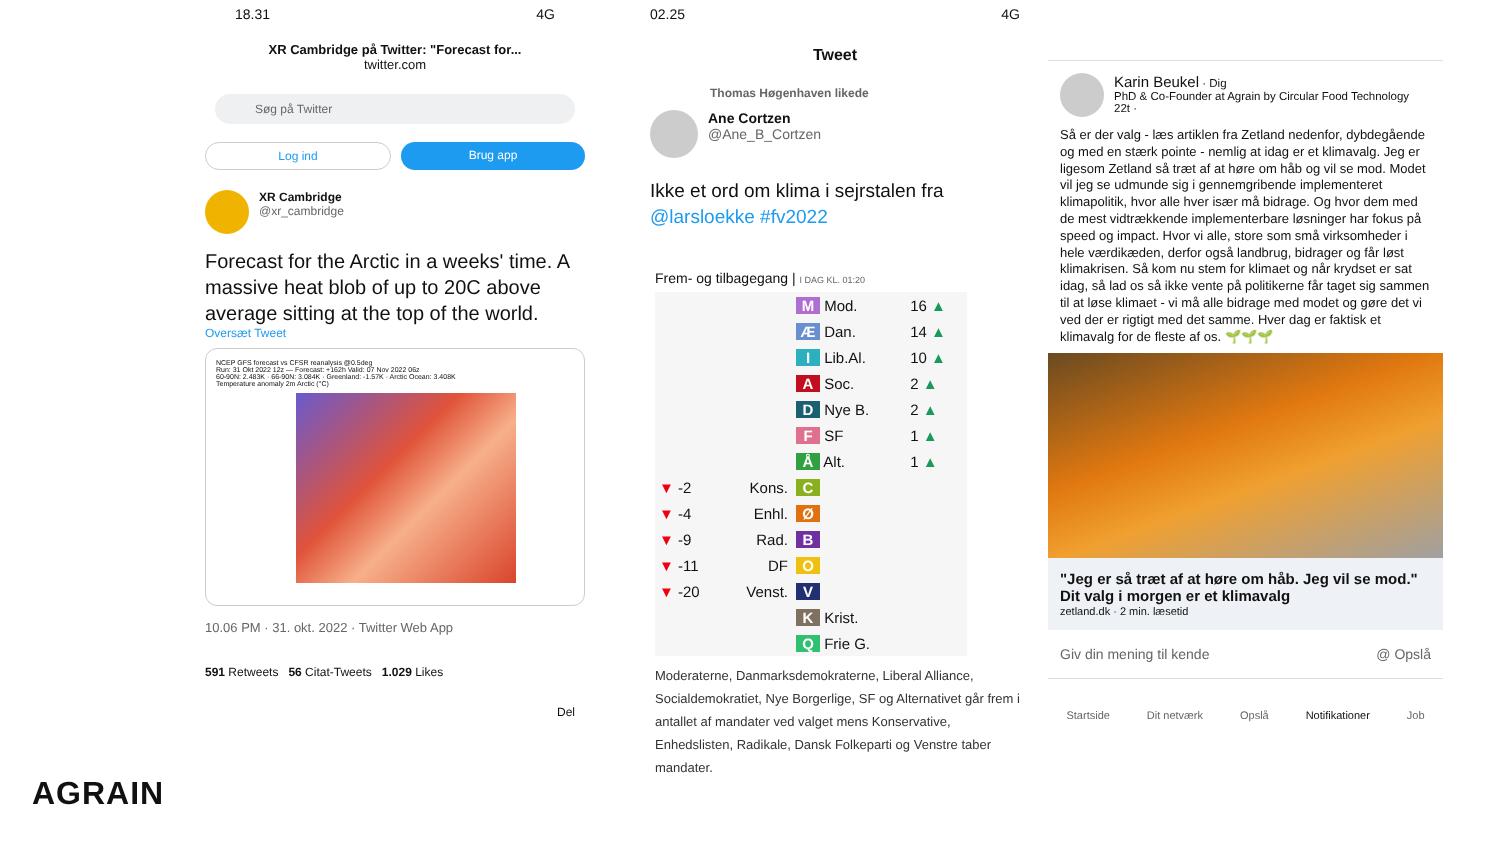18.31 4G
XR Cambridge på Twitter: "Forecast for...
twitter.com
Søg på Twitter
Log ind Brug app
XR Cambridge
@xr_cambridge
Forecast for the Arctic in a weeks' time. A massive heat blob of up to 20C above average sitting at the top of the world.
Oversæt Tweet
NCEP GFS forecast vs CFSR reanalysis @0.5deg
Run: 31 Okt 2022 12z — Forecast: +162h Valid: 07 Nov 2022 06z
60-90N: 2.483K · 66-90N: 3.084K · Greenland: -1.57K · Arctic Ocean: 3.408K
Temperature anomaly 2m Arctic (°C)
10.06 PM · 31. okt. 2022 · Twitter Web App
591 Retweets 56 Citat-Tweets 1.029 Likes
Del
02.25 4G
Tweet
Thomas Høgenhaven likede
Ane Cortzen
@Ane_B_Cortzen
Ikke et ord om klima i sejrstalen fra @larsloekke #fv2022
Frem- og tilbagegang | I DAG KL. 01:20
| | | M Mod. | 16 ▲ |
| | | Æ Dan. | 14 ▲ |
| | | I Lib.Al. | 10 ▲ |
| | | A Soc. | 2 ▲ |
| | | D Nye B. | 2 ▲ |
| | | F SF | 1 ▲ |
| | | Å Alt. | 1 ▲ |
| ▼ -2 | Kons. | C | |
| ▼ -4 | Enhl. | Ø | |
| ▼ -9 | Rad. | B | |
| ▼ -11 | DF | O | |
| ▼ -20 | Venst. | V | |
| | | K Krist. | |
| | | Q Frie G. | |
Moderaterne, Danmarksdemokraterne, Liberal Alliance, Socialdemokratiet, Nye Borgerlige, SF og Alternativet går frem i antallet af mandater ved valget mens Konservative, Enhedslisten, Radikale, Dansk Folkeparti og Venstre taber mandater.
Karin Beukel · Dig
PhD & Co-Founder at Agrain by Circular Food Technology
22t ·
Så er der valg - læs artiklen fra Zetland nedenfor, dybdegående og med en stærk pointe - nemlig at idag er et klimavalg. Jeg er ligesom Zetland så træt af at høre om håb og vil se mod. Modet vil jeg se udmunde sig i gennemgribende implementeret klimapolitik, hvor alle hver især må bidrage. Og hvor dem med de mest vidtrækkende implementerbare løsninger har fokus på speed og impact. Hvor vi alle, store som små virksomheder i hele værdikæden, derfor også landbrug, bidrager og får løst klimakrisen. Så kom nu stem for klimaet og når krydset er sat idag, så lad os så ikke vente på politikerne får taget sig sammen til at løse klimaet - vi må alle bidrage med modet og gøre det vi ved der er rigtigt med det samme. Hver dag er faktisk et klimavalg for de fleste af os. 🌱🌱🌱
"Jeg er så træt af at høre om håb. Jeg vil se mod." Dit valg i morgen er et klimavalg
zetland.dk · 2 min. læsetid
Giv din mening til kende @ Opslå
Startside Dit netværk Opslå Notifikationer Job
AGRAIN